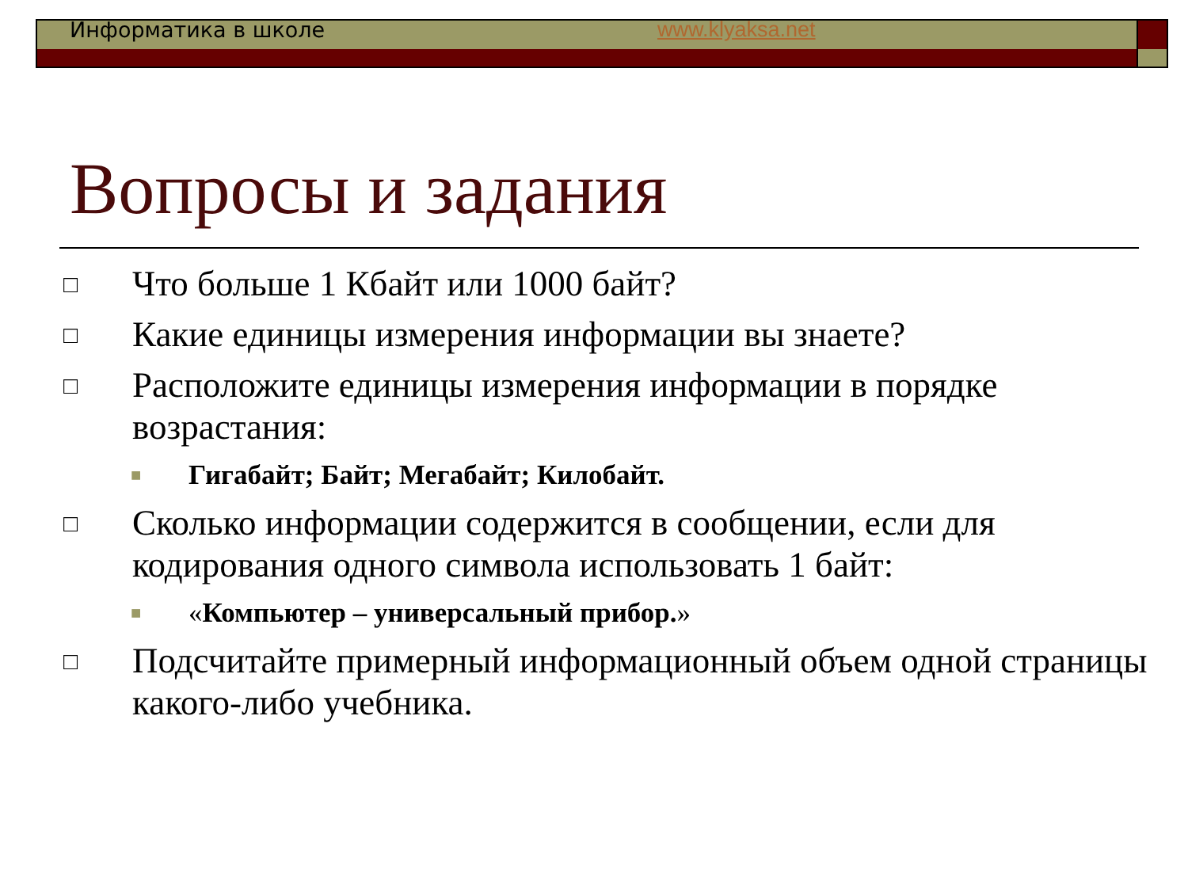Информатика в школе www.klyaksa.net
Вопросы и задания
□ Что больше 1 Кбайт или 1000 байт?
□ Какие единицы измерения информации вы знаете?
□ Расположите единицы измерения информации в порядке возрастания:
■ Гигабайт; Байт; Мегабайт; Килобайт.
□ Сколько информации содержится в сообщении, если для кодирования одного символа использовать 1 байт:
■ «Компьютер – универсальный прибор.»
□ Подсчитайте примерный информационный объем одной страницы какого-либо учебника.